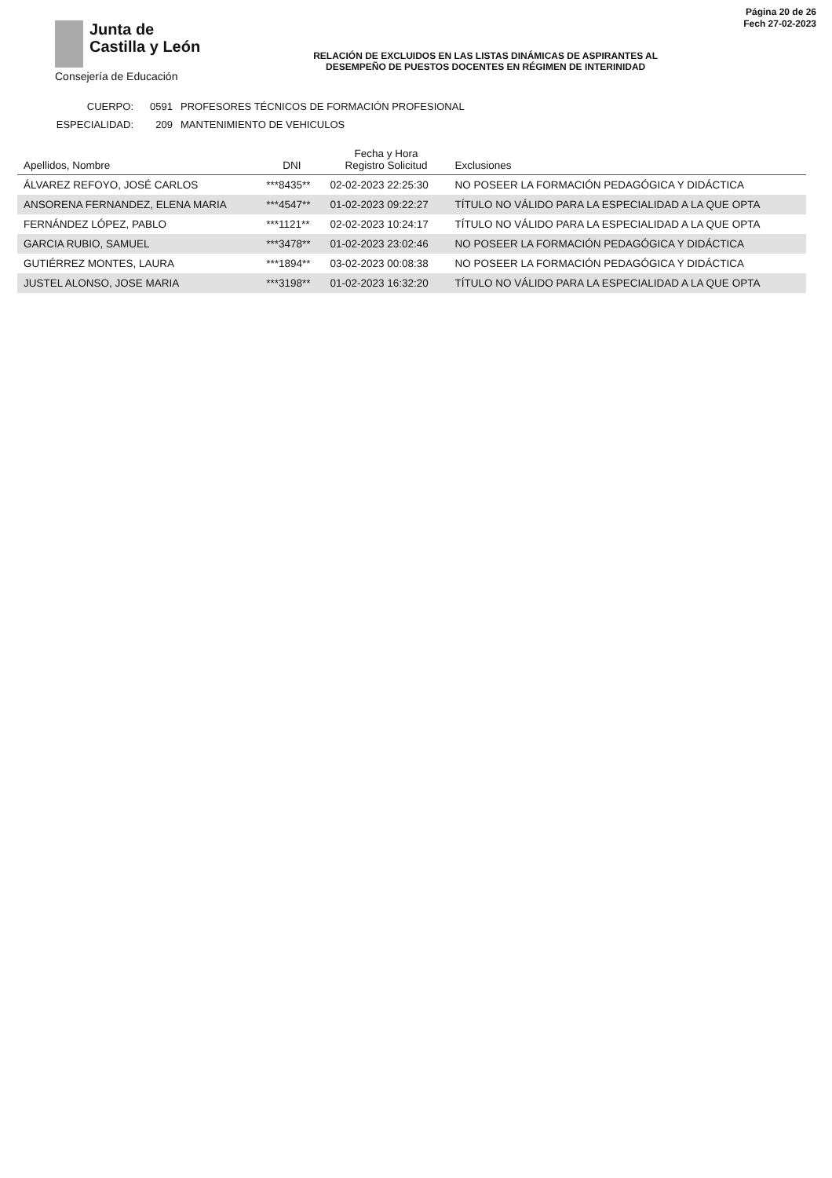Junta de
Castilla y León
Consejería de Educación
RELACIÓN DE EXCLUIDOS EN LAS LISTAS DINÁMICAS DE ASPIRANTES AL
DESEMPEÑO DE PUESTOS DOCENTES EN RÉGIMEN DE INTERINIDAD
Página 20 de 26
Fech 27-02-2023
CUERPO: 0591 PROFESORES TÉCNICOS DE FORMACIÓN PROFESIONAL
ESPECIALIDAD: 209 MANTENIMIENTO DE VEHICULOS
| Apellidos, Nombre | DNI | Fecha y Hora Registro Solicitud | Exclusiones |
| --- | --- | --- | --- |
| ÁLVAREZ REFOYO, JOSÉ CARLOS | ***8435** | 02-02-2023 22:25:30 | NO POSEER LA FORMACIÓN PEDAGÓGICA Y DIDÁCTICA |
| ANSORENA FERNANDEZ, ELENA MARIA | ***4547** | 01-02-2023 09:22:27 | TÍTULO NO VÁLIDO PARA LA ESPECIALIDAD A LA QUE OPTA |
| FERNÁNDEZ LÓPEZ, PABLO | ***1121** | 02-02-2023 10:24:17 | TÍTULO NO VÁLIDO PARA LA ESPECIALIDAD A LA QUE OPTA |
| GARCIA RUBIO, SAMUEL | ***3478** | 01-02-2023 23:02:46 | NO POSEER LA FORMACIÓN PEDAGÓGICA Y DIDÁCTICA |
| GUTIÉRREZ MONTES, LAURA | ***1894** | 03-02-2023 00:08:38 | NO POSEER LA FORMACIÓN PEDAGÓGICA Y DIDÁCTICA |
| JUSTEL ALONSO, JOSE MARIA | ***3198** | 01-02-2023 16:32:20 | TÍTULO NO VÁLIDO PARA LA ESPECIALIDAD A LA QUE OPTA |